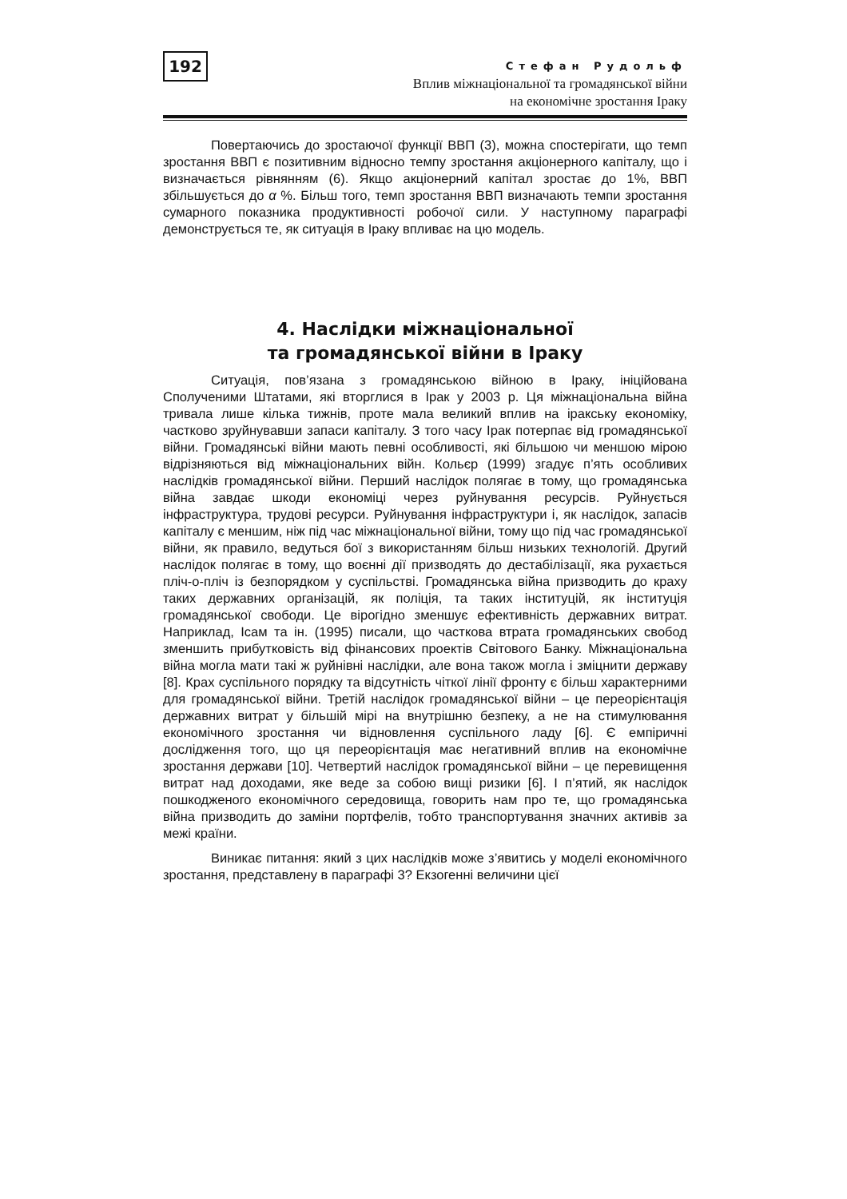192
Стефан Рудольф
Вплив міжнаціональної та громадянської війни
на економічне зростання Іраку
Повертаючись до зростаючої функції ВВП (3), можна спостерігати, що темп зростання ВВП є позитивним відносно темпу зростання акціонерного капіталу, що і визначається рівнянням (6). Якщо акціонерний капітал зростає до 1%, ВВП збільшується до α %. Більш того, темп зростання ВВП визначають темпи зростання сумарного показника продуктивності робочої сили. У наступному параграфі демонструється те, як ситуація в Іраку впливає на цю модель.
4. Наслідки міжнаціональної
та громадянської війни в Іраку
Ситуація, пов’язана з громадянською війною в Іраку, ініційована Сполученими Штатами, які вторглися в Ірак у 2003 р. Ця міжнаціональна війна тривала лише кілька тижнів, проте мала великий вплив на іракську економіку, частково зруйнувавши запаси капіталу. З того часу Ірак потерпає від громадянської війни. Громадянські війни мають певні особливості, які більшою чи меншою мірою відрізняються від міжнаціональних війн. Кольєр (1999) згадує п’ять особливих наслідків громадянської війни. Перший наслідок полягає в тому, що громадянська війна завдає шкоди економіці через руйнування ресурсів. Руйнується інфраструктура, трудові ресурси. Руйнування інфраструктури і, як наслідок, запасів капіталу є меншим, ніж під час міжнаціональної війни, тому що під час громадянської війни, як правило, ведуться бої з використанням більш низьких технологій. Другий наслідок полягає в тому, що воєнні дії призводять до дестабілізації, яка рухається пліч-о-пліч із безпорядком у суспільстві. Громадянська війна призводить до краху таких державних організацій, як поліція, та таких інституцій, як інституція громадянської свободи. Це вірогідно зменшує ефективність державних витрат. Наприклад, Ісам та ін. (1995) писали, що часткова втрата громадянських свобод зменшить прибутковість від фінансових проектів Світового Банку. Міжнаціональна війна могла мати такі ж руйнівні наслідки, але вона також могла і зміцнити державу [8]. Крах суспільного порядку та відсутність чіткої лінії фронту є більш характерними для громадянської війни. Третій наслідок громадянської війни – це переорієнтація державних витрат у більшій мірі на внутрішню безпеку, а не на стимулювання економічного зростання чи відновлення суспільного ладу [6]. Є емпіричні дослідження того, що ця переорієнтація має негативний вплив на економічне зростання держави [10]. Четвертий наслідок громадянської війни – це перевищення витрат над доходами, яке веде за собою вищі ризики [6]. І п’ятий, як наслідок пошкодженого економічного середовища, говорить нам про те, що громадянська війна призводить до заміни портфелів, тобто транспортування значних активів за межі країни.
Виникає питання: який з цих наслідків може з’явитись у моделі економічного зростання, представлену в параграфі 3? Екзогенні величини цієї